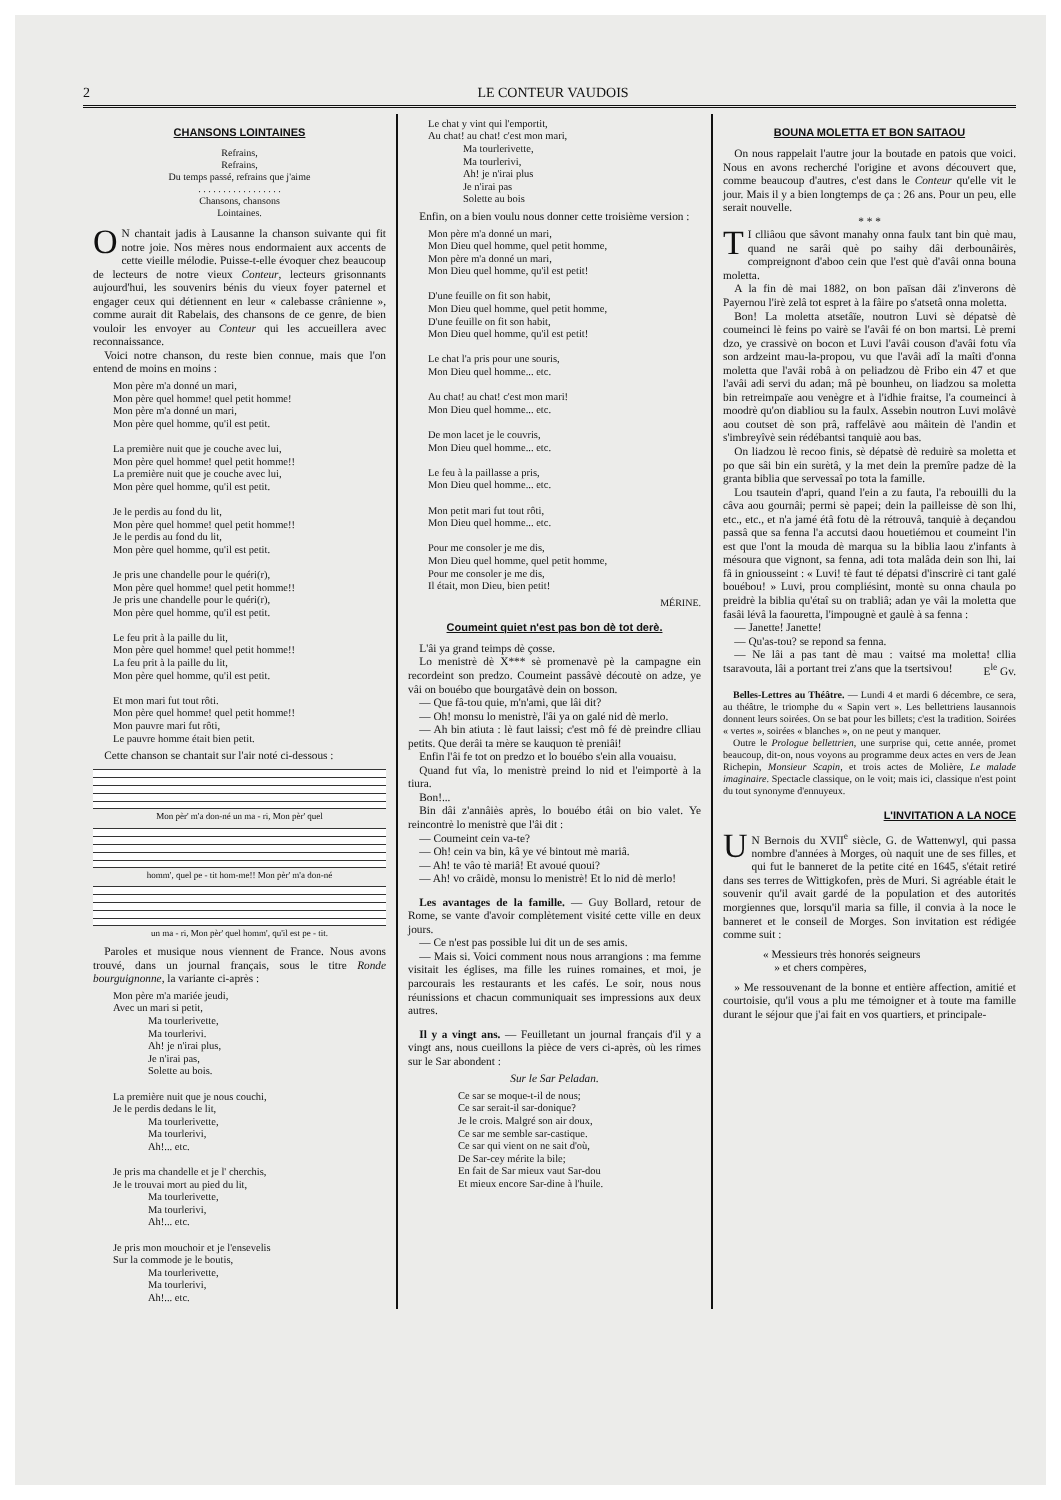2 LE CONTEUR VAUDOIS
CHANSONS LOINTAINES
Refrains,
Refrains,
Du temps passé, refrains que j'aime
. . . . . . . . . . . . . . . . .
Chansons, chansons
Lointaines.
ON chantait jadis à Lausanne la chanson suivante qui fit notre joie. Nos mères nous endormaient aux accents de cette vieille mélodie. Puisse-t-elle évoquer chez beaucoup de lecteurs de notre vieux Conteur, lecteurs grisonnants aujourd'hui, les souvenirs bénis du vieux foyer paternel et engager ceux qui détiennent en leur « calebasse crânienne », comme aurait dit Rabelais, des chansons de ce genre, de bien vouloir les envoyer au Conteur qui les accueillera avec reconnaissance.
Voici notre chanson, du reste bien connue, mais que l'on entend de moins en moins :
Mon père m'a donné un mari,
Mon père quel homme! quel petit homme!
Mon père m'a donné un mari,
Mon père quel homme, qu'il est petit.
La première nuit que je couche avec lui,
Mon père quel homme! quel petit homme!!
La première nuit que je couche avec lui,
Mon père quel homme, qu'il est petit.
Je le perdis au fond du lit,
Mon père quel homme! quel petit homme!!
Je le perdis au fond du lit,
Mon père quel homme, qu'il est petit.
Je pris une chandelle pour le quéri(r),
Mon père quel homme! quel petit homme!!
Je pris une chandelle pour le quéri(r),
Mon père quel homme, qu'il est petit.
Le feu prit à la paille du lit,
Mon père quel homme! quel petit homme!!
La feu prit à la paille du lit,
Mon père quel homme, qu'il est petit.
Et mon mari fut tout rôti.
Mon père quel homme! quel petit homme!!
Mon pauvre mari fut rôti,
Le pauvre homme était bien petit.
Cette chanson se chantait sur l'air noté ci-dessous :
Mon pèr' m'a don-né un ma - ri, Mon pèr' quel
homm', quel pe - tit hom-me!! Mon pèr' m'a don-né
un ma - ri, Mon pèr' quel homm', qu'il est pe - tit.
Paroles et musique nous viennent de France. Nous avons trouvé, dans un journal français, sous le titre Ronde bourguignonne, la variante ci-après :
Mon père m'a mariée jeudi,
Avec un mari si petit,
Ma tourlerivette,
Ma tourlerivi.
Ah! je n'irai plus,
Je n'irai pas,
Solette au bois.
La première nuit que je nous couchi,
Je le perdis dedans le lit,
Ma tourlerivette,
Ma tourlerivi,
Ah!... etc.
Je pris ma chandelle et je l' cherchis,
Je le trouvai mort au pied du lit,
Ma tourlerivette,
Ma tourlerivi,
Ah!... etc.
Je pris mon mouchoir et je l'ensevelis
Sur la commode je le boutis,
Ma tourlerivette,
Ma tourlerivi,
Ah!... etc.
Le chat y vint qui l'emportit,
Au chat! au chat! c'est mon mari,
Ma tourlerivette,
Ma tourlerivi,
Ah! je n'irai plus
Je n'irai pas
Solette au bois
Enfin, on a bien voulu nous donner cette troisième version :
Mon père m'a donné un mari,
Mon Dieu quel homme, quel petit homme,
Mon père m'a donné un mari,
Mon Dieu quel homme, qu'il est petit!
D'une feuille on fit son habit,
Mon Dieu quel homme, quel petit homme,
D'une feuille on fit son habit,
Mon Dieu quel homme, qu'il est petit!
Le chat l'a pris pour une souris,
Mon Dieu quel homme... etc.
Au chat! au chat! c'est mon mari!
Mon Dieu quel homme... etc.
De mon lacet je le couvris,
Mon Dieu quel homme... etc.
Le feu à la paillasse a pris,
Mon Dieu quel homme... etc.
Mon petit mari fut tout rôti,
Mon Dieu quel homme... etc.
Pour me consoler je me dis,
Mon Dieu quel homme, quel petit homme,
Pour me consoler je me dis,
Il était, mon Dieu, bien petit!
MÉRINE.
Coumeint quiet n'est pas bon dè tot derè.
L'âi ya grand teimps dè çosse.
Lo menistrè dè X*** sè promenavè pè la campagne ein recordeint son predzo. Coumeint passâvè découtè on adze, ye vâi on bouébo que bourgatâvè dein on bosson.
— Que fâ-tou quie, m'n'ami, que lâi dit?
— Oh! monsu lo menistrè, l'âi ya on galé nid dè merlo.
— Ah bin atiuta : lè faut laissi; c'est mô fé dè preindre clliau petits. Que derâi ta mère se kauquon tè preniâi!
Enfin l'âi fe tot on predzo et lo bouébo s'ein alla vouaisu.
Quand fut vîa, lo menistrè preind lo nid et l'eimportè à la tiura.
Bon!...
Bin dâi z'annâiès après, lo bouébo étâi on bio valet. Ye reincontrè lo menistrè que l'âi dit :
— Coumeint cein va-te?
— Oh! cein va bin, kâ ye vé bintout mè mariâ.
— Ah! te vâo tè mariâ! Et avoué quoui?
— Ah! vo crâidè, monsu lo menistrè! Et lo nid dè merlo!
Les avantages de la famille. — Guy Bollard, retour de Rome, se vante d'avoir complètement visité cette ville en deux jours.
— Ce n'est pas possible lui dit un de ses amis.
— Mais si. Voici comment nous nous arrangions : ma femme visitait les églises, ma fille les ruines romaines, et moi, je parcourais les restaurants et les cafés. Le soir, nous nous réunissions et chacun communiquait ses impressions aux deux autres.
Il y a vingt ans. — Feuilletant un journal français d'il y a vingt ans, nous cueillons la pièce de vers ci-après, où les rimes sur le Sar abondent :
Sur le Sar Peladan.
Ce sar se moque-t-il de nous;
Ce sar serait-il sar-donique?
Je le crois. Malgré son air doux,
Ce sar me semble sar-castique.
Ce sar qui vient on ne sait d'où,
De Sar-cey mérite la bile;
En fait de Sar mieux vaut Sar-dou
Et mieux encore Sar-dine à l'huile.
BOUNA MOLETTA ET BON SAITAOU
On nous rappelait l'autre jour la boutade en patois que voici. Nous en avons recherché l'origine et avons découvert que, comme beaucoup d'autres, c'est dans le Conteur qu'elle vit le jour. Mais il y a bien longtemps de ça : 26 ans. Pour un peu, elle serait nouvelle.
* * *
TI clliâou que sâvont manahy onna faulx tant bin què mau, quand ne sarâi què po saihy dâi derbounâirès, compreignont d'aboo cein que l'est què d'avâi onna bouna moletta.
A la fin dè mai 1882, on bon païsan dâi z'inverons dè Payernou l'irè zelâ tot espret à la fâire po s'atsetâ onna moletta.
Bon! La moletta atsetâïe, noutron Luvi sè dépatsè dè coumeinci lè feins po vairè se l'avâi fé on bon martsi. Lè premi dzo, ye crassivè on bocon et Luvi l'avâi couson d'avâi fotu vîa son ardzeint mau-la-propou, vu que l'avâi adî la maîti d'onna moletta que l'avâi robâ à on peliadzou dè Fribo ein 47 et que l'avâi adi servi du adan; mâ pè bounheu, on liadzou sa moletta bin retreimpaïe aou venègre et à l'idhie fraitse, l'a coumeinci à moodrè qu'on diabliou su la faulx. Assebin noutron Luvi molâvè aou coutset dè son prâ, raffelâvè aou mâitein dè l'andin et s'imbreyîvè sein rédébantsi tanquiè aou bas.
On liadzou lè recoo finis, sè dépatsè dè reduirè sa moletta et po que sâi bin ein surètâ, y la met dein la premîre padze dè la granta biblia que servessaî po tota la famille.
Lou tsautein d'apri, quand l'ein a zu fauta, l'a rebouilli du la câva aou gournâi; permi sè papei; dein la pailleisse dè son lhi, etc., etc., et n'a jamé étâ fotu dè la rétrouvâ, tanquiè à deçandou passâ que sa fenna l'a accutsi daou houetiémou et coumeint l'in est que l'ont la mouda dè marqua su la biblia laou z'infants à mésoura que vignont, sa fenna, adi tota malâda dein son lhi, lai fâ in gniousseint : « Luvi! tè faut té dépatsi d'inscrirè ci tant galé bouébou! » Luvi, prou compliésint, montè su onna chaula po preidrè la biblia qu'étaî su on trabliâ; adan ye vâi la moletta que fasâi lévâ la faouretta, l'impougnè et gaulè à sa fenna :
— Janette! Janette!
— Qu'as-tou? se repond sa fenna.
— Ne lâi a pas tant dè mau : vaitsé ma moletta! cllia tsaravouta, lâi a portant trei z'ans que la tsertsivou! E<sup>le</sup> Gv.
Belles-Lettres au Théâtre. — Lundi 4 et mardi 6 décembre, ce sera, au théâtre, le triomphe du « Sapin vert ». Les bellettriens lausannois donnent leurs soirées. On se bat pour les billets; c'est la tradition. Soirées « vertes », soirées « blanches », on ne peut y manquer.
Outre le Prologue bellettrien, une surprise qui, cette année, promet beaucoup, dit-on, nous voyons au programme deux actes en vers de Jean Richepin, Monsieur Scapin, et trois actes de Molière, Le malade imaginaire. Spectacle classique, on le voit; mais ici, classique n'est point du tout synonyme d'ennuyeux.
L'INVITATION A LA NOCE
UN Bernois du XVII<sup>e</sup> siècle, G. de Wattenwyl, qui passa nombre d'années à Morges, où naquit une de ses filles, et qui fut le banneret de la petite cité en 1645, s'était retiré dans ses terres de Wittigkofen, près de Muri. Si agréable était le souvenir qu'il avait gardé de la population et des autorités morgiennes que, lorsqu'il maria sa fille, il convia à la noce le banneret et le conseil de Morges. Son invitation est rédigée comme suit :
« Messieurs très honorés seigneurs
» et chers compères,
» Me ressouvenant de la bonne et entière affection, amitié et courtoisie, qu'il vous a plu me témoigner et à toute ma famille durant le séjour que j'ai fait en vos quartiers, et principale-